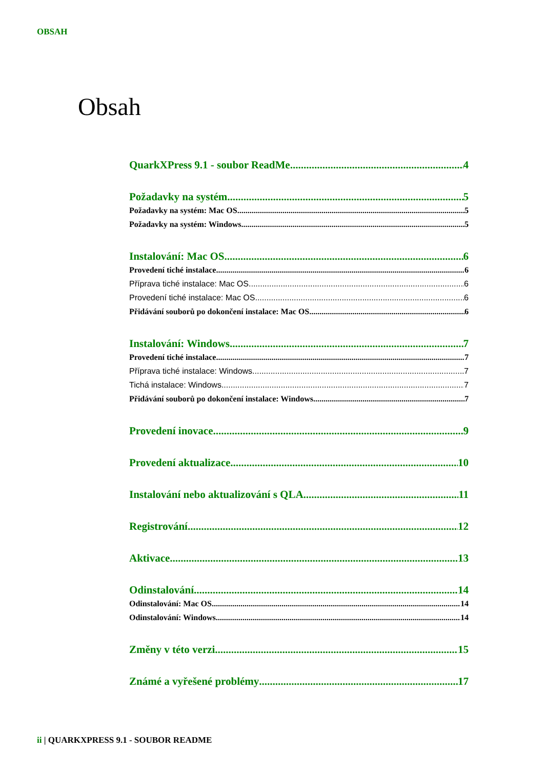OBSAH
Obsah
QuarkXPress 9.1 - soubor ReadMe 4
Požadavky na systém 5
Požadavky na systém: Mac OS 5
Požadavky na systém: Windows 5
Instalování: Mac OS 6
Provedení tiché instalace 6
Příprava tiché instalace: Mac OS 6
Provedení tiché instalace: Mac OS 6
Přidávání souborů po dokončení instalace: Mac OS 6
Instalování: Windows 7
Provedení tiché instalace 7
Příprava tiché instalace: Windows 7
Tichá instalace: Windows 7
Přidávání souborů po dokončení instalace: Windows 7
Provedení inovace 9
Provedení aktualizace 10
Instalování nebo aktualizování s QLA 11
Registrování 12
Aktivace 13
Odinstalování 14
Odinstalování: Mac OS 14
Odinstalování: Windows 14
Změny v této verzi 15
Známé a vyřešené problémy 17
ii | QUARKXPRESS 9.1 - SOUBOR README